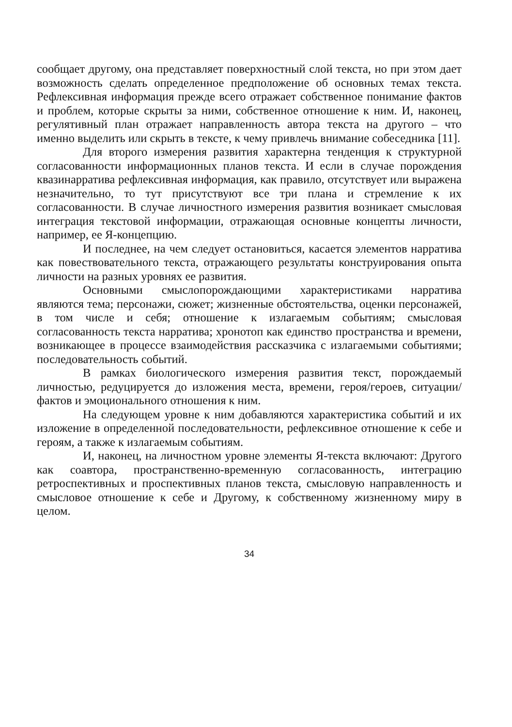сообщает другому, она представляет поверхностный слой текста, но при этом дает возможность сделать определенное предположение об основных темах текста. Рефлексивная информация прежде всего отражает собственное понимание фактов и проблем, которые скрыты за ними, собственное отношение к ним. И, наконец, регулятивный план отражает направленность автора текста на другого – что именно выделить или скрыть в тексте, к чему привлечь внимание собеседника [11].
Для второго измерения развития характерна тенденция к структурной согласованности информационных планов текста. И если в случае порождения квазинарратива рефлексивная информация, как правило, отсутствует или выражена незначительно, то тут присутствуют все три плана и стремление к их согласованности. В случае личностного измерения развития возникает смысловая интеграция текстовой информации, отражающая основные концепты личности, например, ее Я-концепцию.
И последнее, на чем следует остановиться, касается элементов нарратива как повествовательного текста, отражающего результаты конструирования опыта личности на разных уровнях ее развития.
Основными смыслопорождающими характеристиками нарратива являются тема; персонажи, сюжет; жизненные обстоятельства, оценки персонажей, в том числе и себя; отношение к излагаемым событиям; смысловая согласованность текста нарратива; хронотоп как единство пространства и времени, возникающее в процессе взаимодействия рассказчика с излагаемыми событиями; последовательность событий.
В рамках биологического измерения развития текст, порождаемый личностью, редуцируется до изложения места, времени, героя/героев, ситуации/фактов и эмоционального отношения к ним.
На следующем уровне к ним добавляются характеристика событий и их изложение в определенной последовательности, рефлексивное отношение к себе и героям, а также к излагаемым событиям.
И, наконец, на личностном уровне элементы Я-текста включают: Другого как соавтора, пространственно-временную согласованность, интеграцию ретроспективных и проспективных планов текста, смысловую направленность и смысловое отношение к себе и Другому, к собственному жизненному миру в целом.
34